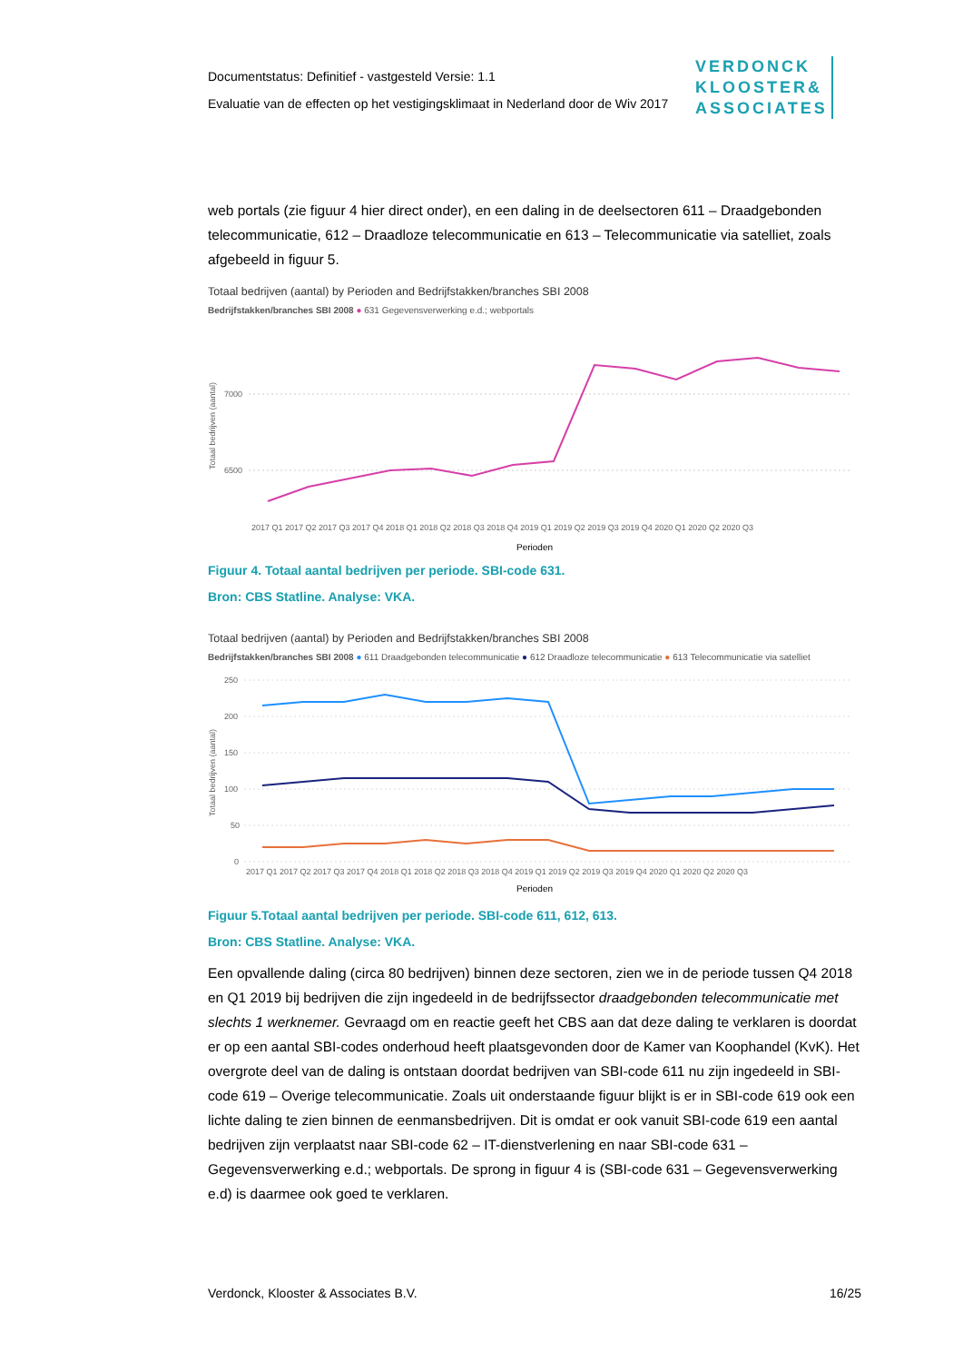Documentstatus: Definitief - vastgesteld Versie: 1.1
Evaluatie van de effecten op het vestigingsklimaat in Nederland door de Wiv 2017
VERDONCK
KLOOSTER&
ASSOCIATES
web portals (zie figuur 4 hier direct onder), en een daling in de deelsectoren 611 – Draadgebonden telecommunicatie, 612 – Draadloze telecommunicatie en 613 – Telecommunicatie via satelliet, zoals afgebeeld in figuur 5.
Totaal bedrijven (aantal) by Perioden and Bedrijfstakken/branches SBI 2008
Bedrijfstakken/branches SBI 2008 ● 631 Gegevensverwerking e.d.; webportals
Totaal bedrijven (aantal)
7000
6500
2017 Q1 2017 Q2 2017 Q3 2017 Q4 2018 Q1 2018 Q2 2018 Q3 2018 Q4 2019 Q1 2019 Q2 2019 Q3 2019 Q4 2020 Q1 2020 Q2 2020 Q3
Perioden
Figuur 4. Totaal aantal bedrijven per periode. SBI-code 631.
Bron: CBS Statline. Analyse: VKA.
Totaal bedrijven (aantal) by Perioden and Bedrijfstakken/branches SBI 2008
Bedrijfstakken/branches SBI 2008 ● 611 Draadgebonden telecommunicatie ● 612 Draadloze telecommunicatie ● 613 Telecommunicatie via satelliet
Totaal bedrijven (aantal)
250
200
150
100
50
0
2017 Q1 2017 Q2 2017 Q3 2017 Q4 2018 Q1 2018 Q2 2018 Q3 2018 Q4 2019 Q1 2019 Q2 2019 Q3 2019 Q4 2020 Q1 2020 Q2 2020 Q3
Perioden
Figuur 5.Totaal aantal bedrijven per periode. SBI-code 611, 612, 613.
Bron: CBS Statline. Analyse: VKA.
Een opvallende daling (circa 80 bedrijven) binnen deze sectoren, zien we in de periode tussen Q4 2018 en Q1 2019 bij bedrijven die zijn ingedeeld in de bedrijfssector draadgebonden telecommunicatie met slechts 1 werknemer. Gevraagd om en reactie geeft het CBS aan dat deze daling te verklaren is doordat er op een aantal SBI-codes onderhoud heeft plaatsgevonden door de Kamer van Koophandel (KvK). Het overgrote deel van de daling is ontstaan doordat bedrijven van SBI-code 611 nu zijn ingedeeld in SBI-code 619 – Overige telecommunicatie. Zoals uit onderstaande figuur blijkt is er in SBI-code 619 ook een lichte daling te zien binnen de eenmansbedrijven. Dit is omdat er ook vanuit SBI-code 619 een aantal bedrijven zijn verplaatst naar SBI-code 62 – IT-dienstverlening en naar SBI-code 631 – Gegevensverwerking e.d.; webportals. De sprong in figuur 4 is (SBI-code 631 – Gegevensverwerking e.d) is daarmee ook goed te verklaren.
Verdonck, Klooster & Associates B.V. 16/25